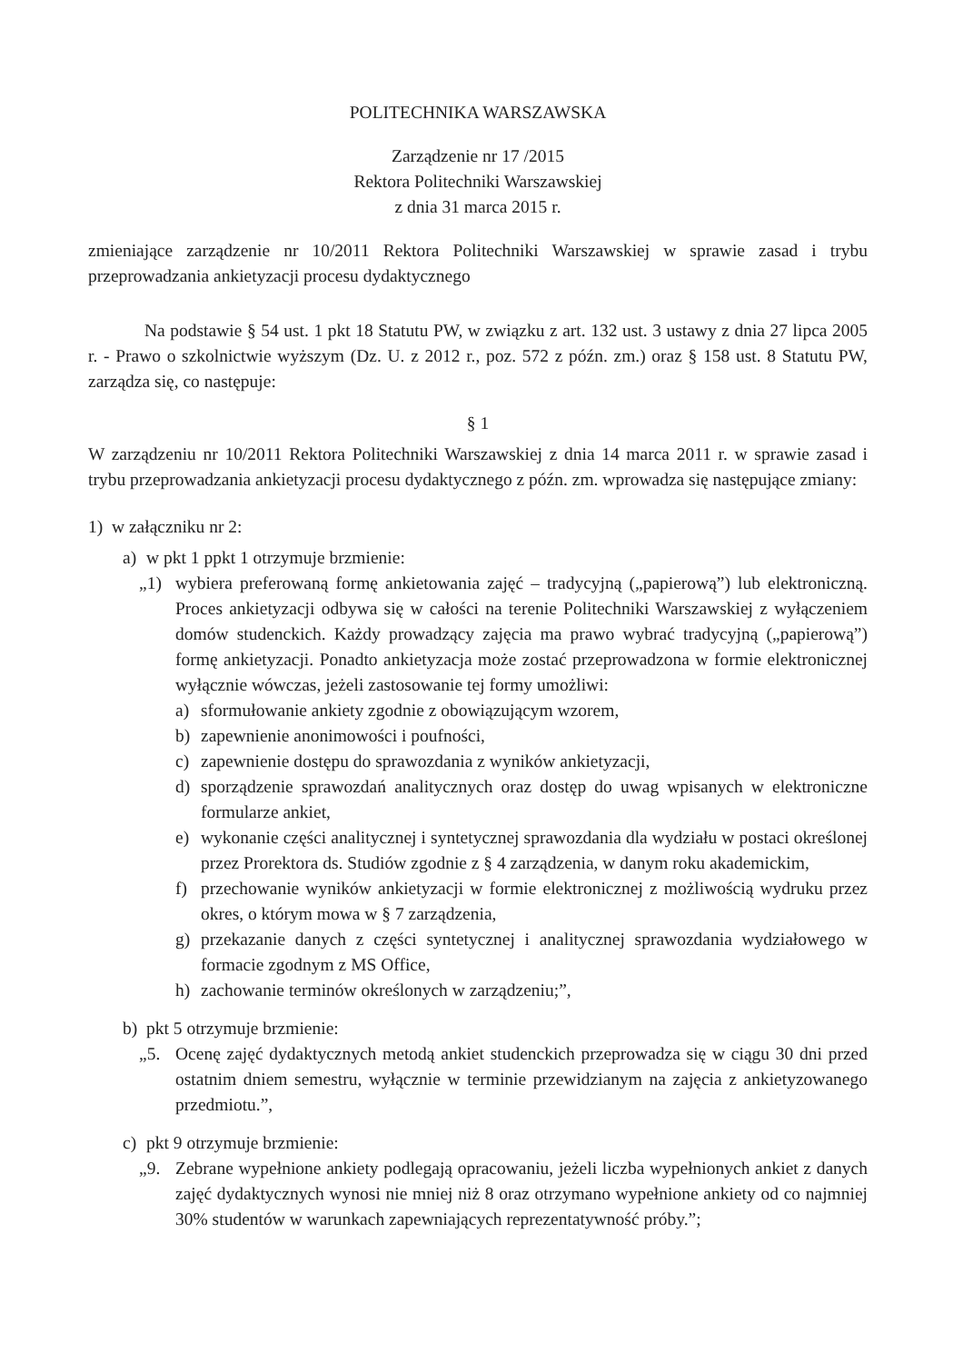POLITECHNIKA WARSZAWSKA
Zarządzenie nr 17 /2015
Rektora Politechniki Warszawskiej
z dnia 31 marca 2015 r.
zmieniające zarządzenie nr 10/2011 Rektora Politechniki Warszawskiej w sprawie zasad i trybu przeprowadzania ankietyzacji procesu dydaktycznego
Na podstawie § 54 ust. 1 pkt 18 Statutu PW, w związku z art. 132 ust. 3 ustawy z dnia 27 lipca 2005 r. - Prawo o szkolnictwie wyższym (Dz. U. z 2012 r., poz. 572 z późn. zm.) oraz § 158 ust. 8 Statutu PW, zarządza się, co następuje:
§ 1
W zarządzeniu nr 10/2011 Rektora Politechniki Warszawskiej z dnia 14 marca 2011 r. w sprawie zasad i trybu przeprowadzania ankietyzacji procesu dydaktycznego z późn. zm. wprowadza się następujące zmiany:
1) w załączniku nr 2:
a) w pkt 1 ppkt 1 otrzymuje brzmienie:
„1) wybiera preferowaną formę ankietowania zajęć – tradycyjną („papierową”) lub elektroniczną. Proces ankietyzacji odbywa się w całości na terenie Politechniki Warszawskiej z wyłączeniem domów studenckich. Każdy prowadzący zajęcia ma prawo wybrać tradycyjną („papierową”) formę ankietyzacji. Ponadto ankietyzacja może zostać przeprowadzona w formie elektronicznej wyłącznie wówczas, jeżeli zastosowanie tej formy umożliwi:
a) sformułowanie ankiety zgodnie z obowiązującym wzorem,
b) zapewnienie anonimowości i poufności,
c) zapewnienie dostępu do sprawozdania z wyników ankietyzacji,
d) sporządzenie sprawozdań analitycznych oraz dostęp do uwag wpisanych w elektroniczne formularze ankiet,
e) wykonanie części analitycznej i syntetycznej sprawozdania dla wydziału w postaci określonej przez Prorektora ds. Studiów zgodnie z § 4 zarządzenia, w danym roku akademickim,
f) przechowanie wyników ankietyzacji w formie elektronicznej z możliwością wydruku przez okres, o którym mowa w § 7 zarządzenia,
g) przekazanie danych z części syntetycznej i analitycznej sprawozdania wydziałowego w formacie zgodnym z MS Office,
h) zachowanie terminów określonych w zarządzeniu;”,
b) pkt 5 otrzymuje brzmienie:
„5. Ocenę zajęć dydaktycznych metodą ankiet studenckich przeprowadza się w ciągu 30 dni przed ostatnim dniem semestru, wyłącznie w terminie przewidzianym na zajęcia z ankietyzowanego przedmiotu.”,
c) pkt 9 otrzymuje brzmienie:
„9. Zebrane wypełnione ankiety podlegają opracowaniu, jeżeli liczba wypełnionych ankiet z danych zajęć dydaktycznych wynosi nie mniej niż 8 oraz otrzymano wypełnione ankiety od co najmniej 30% studentów w warunkach zapewniających reprezentatywność próby.”;